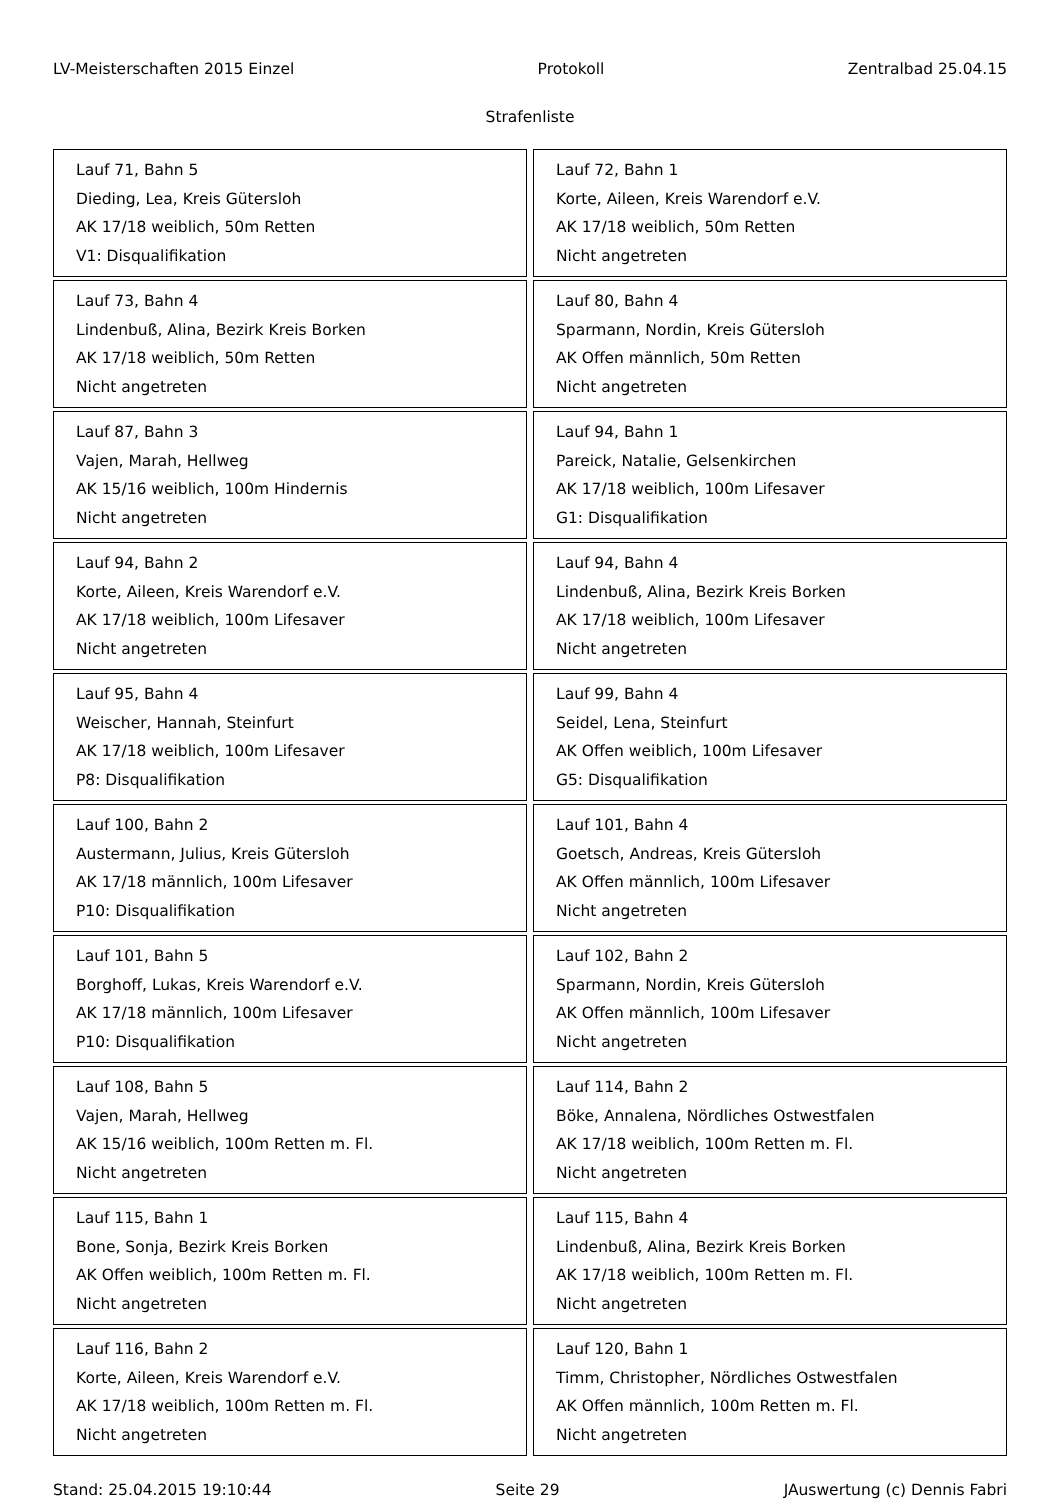LV-Meisterschaften 2015 Einzel Protokoll Zentralbad 25.04.15
Strafenliste
| Lauf 71, Bahn 5 Dieding, Lea, Kreis Gütersloh AK 17/18 weiblich, 50m Retten V1: Disqualifikation | Lauf 72, Bahn 1 Korte, Aileen, Kreis Warendorf e.V. AK 17/18 weiblich, 50m Retten Nicht angetreten |
| Lauf 73, Bahn 4 Lindenbuß, Alina, Bezirk Kreis Borken AK 17/18 weiblich, 50m Retten Nicht angetreten | Lauf 80, Bahn 4 Sparmann, Nordin, Kreis Gütersloh AK Offen männlich, 50m Retten Nicht angetreten |
| Lauf 87, Bahn 3 Vajen, Marah, Hellweg AK 15/16 weiblich, 100m Hindernis Nicht angetreten | Lauf 94, Bahn 1 Pareick, Natalie, Gelsenkirchen AK 17/18 weiblich, 100m Lifesaver G1: Disqualifikation |
| Lauf 94, Bahn 2 Korte, Aileen, Kreis Warendorf e.V. AK 17/18 weiblich, 100m Lifesaver Nicht angetreten | Lauf 94, Bahn 4 Lindenbuß, Alina, Bezirk Kreis Borken AK 17/18 weiblich, 100m Lifesaver Nicht angetreten |
| Lauf 95, Bahn 4 Weischer, Hannah, Steinfurt AK 17/18 weiblich, 100m Lifesaver P8: Disqualifikation | Lauf 99, Bahn 4 Seidel, Lena, Steinfurt AK Offen weiblich, 100m Lifesaver G5: Disqualifikation |
| Lauf 100, Bahn 2 Austermann, Julius, Kreis Gütersloh AK 17/18 männlich, 100m Lifesaver P10: Disqualifikation | Lauf 101, Bahn 4 Goetsch, Andreas, Kreis Gütersloh AK Offen männlich, 100m Lifesaver Nicht angetreten |
| Lauf 101, Bahn 5 Borghoff, Lukas, Kreis Warendorf e.V. AK 17/18 männlich, 100m Lifesaver P10: Disqualifikation | Lauf 102, Bahn 2 Sparmann, Nordin, Kreis Gütersloh AK Offen männlich, 100m Lifesaver Nicht angetreten |
| Lauf 108, Bahn 5 Vajen, Marah, Hellweg AK 15/16 weiblich, 100m Retten m. Fl. Nicht angetreten | Lauf 114, Bahn 2 Böke, Annalena, Nördliches Ostwestfalen AK 17/18 weiblich, 100m Retten m. Fl. Nicht angetreten |
| Lauf 115, Bahn 1 Bone, Sonja, Bezirk Kreis Borken AK Offen weiblich, 100m Retten m. Fl. Nicht angetreten | Lauf 115, Bahn 4 Lindenbuß, Alina, Bezirk Kreis Borken AK 17/18 weiblich, 100m Retten m. Fl. Nicht angetreten |
| Lauf 116, Bahn 2 Korte, Aileen, Kreis Warendorf e.V. AK 17/18 weiblich, 100m Retten m. Fl. Nicht angetreten | Lauf 120, Bahn 1 Timm, Christopher, Nördliches Ostwestfalen AK Offen männlich, 100m Retten m. Fl. Nicht angetreten |
Stand: 25.04.2015 19:10:44 Seite 29 JAuswertung (c) Dennis Fabri